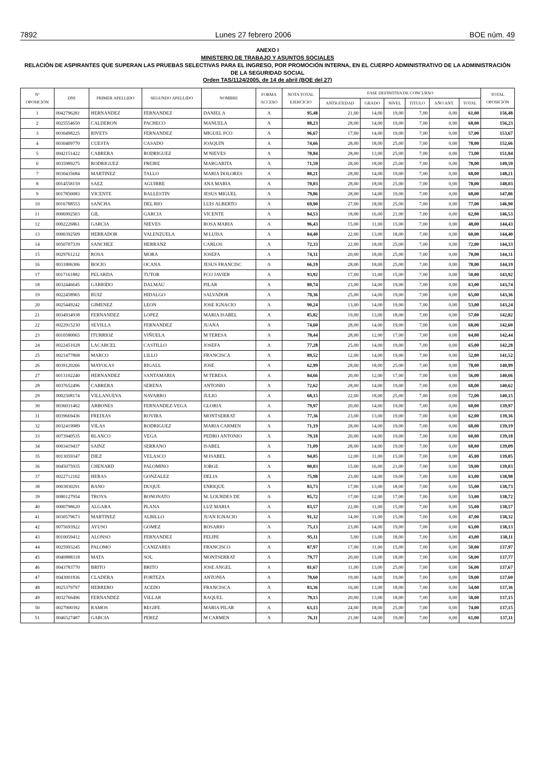7892 Lunes 27 febrero 2006 BOE núm. 49
ANEXO I
MINISTERIO DE TRABAJO Y ASUNTOS SOCIALES
RELACIÓN DE ASPIRANTES QUE SUPERAN LAS PRUEBAS SELECTIVAS PARA EL INGRESO, POR PROMOCIÓN INTERNA, EN EL CUERPO ADMINISTRATIVO DE LA ADMINISTRACIÓN DE LA SEGURIDAD SOCIAL
Orden TAS/1124/2005, de 14 de abril (BOE del 27)
| Nº OPOSICIÓN | DNI | PRIMER APELLIDO | SEGUNDO APELLIDO | NOMBRE | FORMA ACCESO | NOTA TOTAL EJERCICIO | FASE DEFINITIVA DE CONCURSO | | | | | | TOTAL OPOSICIÓN |
| --- | --- | --- | --- | --- | --- | --- | --- | --- | --- | --- | --- | --- | --- |
| | | | | | | | ANTIGÜEDAD | GRADO | NIVEL | TITULO | AÑO ANT. | TOTAL | |
| 1 | 0042796281 | HERNANDEZ | FERNANDEZ | DANIEL A | A | 95,48 | 21,00 | 14,00 | 19,00 | 7,00 | 0,00 | 61,00 | 156,48 |
| 2 | 0025554650 | CALDERON | PACHECO | MANUELA | A | 88,23 | 28,00 | 14,00 | 19,00 | 7,00 | 0,00 | 68,00 | 156,23 |
| 3 | 0030498225 | RIVETS | FERNANDEZ | MIGUEL FCO | A | 96,67 | 17,00 | 14,00 | 19,00 | 7,00 | 0,00 | 57,00 | 153,67 |
| 4 | 0030409770 | CUESTA | CASADO | JOAQUIN | A | 74,66 | 28,00 | 18,00 | 25,00 | 7,00 | 0,00 | 78,00 | 152,66 |
| 5 | 0042151422 | CABRERA | RODRIGUEZ | M NIEVES | A | 78,84 | 28,00 | 13,00 | 25,00 | 7,00 | 0,00 | 73,00 | 151,84 |
| 6 | 0035989275 | RODRIGUEZ | FREIRE | MARGARITA | A | 71,59 | 28,00 | 18,00 | 25,00 | 7,00 | 0,00 | 78,00 | 149,59 |
| 7 | 0030435684 | MARTINEZ | TALLO | MARIA DOLORES | A | 80,21 | 28,00 | 14,00 | 19,00 | 7,00 | 0,00 | 68,00 | 148,21 |
| 8 | 0014558159 | SAEZ | AGUIRRE | ANA MARIA | A | 70,03 | 28,00 | 18,00 | 25,00 | 7,00 | 0,00 | 78,00 | 148,03 |
| 9 | 0017850083 | VICENTE | BALLESTIN | JESUS MIGUEL | A | 79,86 | 28,00 | 14,00 | 19,00 | 7,00 | 0,00 | 68,00 | 147,86 |
| 10 | 0016788553 | SANCHA | DEL RIO | LUIS ALBERTO | A | 69,90 | 27,00 | 18,00 | 25,00 | 7,00 | 0,00 | 77,00 | 146,90 |
| 11 | 0006992503 | GIL | GARCIA | VICENTE | A | 84,53 | 18,00 | 16,00 | 21,00 | 7,00 | 0,00 | 62,00 | 146,53 |
| 12 | 0002226861 | GARCIA | NIEVES | ROSA MARIA | A | 96,43 | 15,00 | 11,00 | 15,00 | 7,00 | 0,00 | 48,00 | 144,43 |
| 13 | 0000392509 | HERRADOR | VALENZUELA | M LUISA | A | 84,40 | 22,00 | 13,00 | 18,00 | 7,00 | 0,00 | 60,00 | 144,40 |
| 14 | 0050707339 | SANCHEZ | HERRANZ | CARLOS | A | 72,33 | 22,00 | 18,00 | 25,00 | 7,00 | 0,00 | 72,00 | 144,33 |
| 15 | 0029761212 | ROSA | MORA | JOSEFA | A | 74,31 | 20,00 | 18,00 | 25,00 | 7,00 | 0,00 | 70,00 | 144,31 |
| 16 | 0031806306 | BOCIO | OCANA | JESUS FRANCISC | A | 66,19 | 28,00 | 18,00 | 25,00 | 7,00 | 0,00 | 78,00 | 144,19 |
| 17 | 0017161882 | PELARDA | TUTOR | FCO JAVIER | A | 93,92 | 17,00 | 11,00 | 15,00 | 7,00 | 0,00 | 50,00 | 143,92 |
| 18 | 0032446645 | GARRIDO | DALMAU | PILAR | A | 80,74 | 23,00 | 14,00 | 19,00 | 7,00 | 0,00 | 63,00 | 143,74 |
| 19 | 0022458965 | RUIZ | HIDALGO | SALVADOR | A | 78,36 | 25,00 | 14,00 | 19,00 | 7,00 | 0,00 | 65,00 | 143,36 |
| 20 | 0025449242 | GIMENEZ | LEON | JOSE IGNACIO | A | 90,24 | 13,00 | 14,00 | 19,00 | 7,00 | 0,00 | 53,00 | 143,24 |
| 21 | 0034934938 | FERNANDEZ | LOPEZ | MARIA ISABEL | A | 85,82 | 19,00 | 13,00 | 18,00 | 7,00 | 0,00 | 57,00 | 142,82 |
| 22 | 0022915230 | SEVILLA | FERNANDEZ | JUANA | A | 74,60 | 28,00 | 14,00 | 19,00 | 7,00 | 0,00 | 68,00 | 142,60 |
| 23 | 0010580065 | ITURRIOZ | VIÑUELA | M TERESA | A | 78,44 | 28,00 | 12,00 | 17,00 | 7,00 | 0,00 | 64,00 | 142,44 |
| 24 | 0022451028 | LACARCEL | CASTILLO | JOSEFA | A | 77,28 | 25,00 | 14,00 | 19,00 | 7,00 | 0,00 | 65,00 | 142,28 |
| 25 | 0021477868 | MARCO | LILLO | FRANCISCA | A | 89,52 | 12,00 | 14,00 | 19,00 | 7,00 | 0,00 | 52,00 | 141,52 |
| 26 | 0039120266 | MAYOLAS | RIGALL | JOSE | A | 62,99 | 28,00 | 18,00 | 25,00 | 7,00 | 0,00 | 78,00 | 140,99 |
| 27 | 0013102240 | HERNANDEZ | SANTAMARIA | M TERESA | A | 84,66 | 20,00 | 12,00 | 17,00 | 7,00 | 0,00 | 56,00 | 140,66 |
| 28 | 0037652496 | CABRERA | SERENA | ANTONIO | A | 72,62 | 28,00 | 14,00 | 19,00 | 7,00 | 0,00 | 68,00 | 140,62 |
| 29 | 0002508174 | VILLANUEVA | NAVARRO | JULIO | A | 68,15 | 22,00 | 18,00 | 25,00 | 7,00 | 0,00 | 72,00 | 140,15 |
| 30 | 0036031402 | ARBONES | FERNANDEZ-VEGA | GLORIA | A | 79,97 | 20,00 | 14,00 | 19,00 | 7,00 | 0,00 | 60,00 | 139,97 |
| 31 | 0039669436 | FREIXAS | ROVIRA | MONTSERRAT | A | 77,36 | 23,00 | 13,00 | 19,00 | 7,00 | 0,00 | 62,00 | 139,36 |
| 32 | 0032419989 | VILAS | RODRIGUEZ | MARIA CARMEN | A | 71,19 | 28,00 | 14,00 | 19,00 | 7,00 | 0,00 | 68,00 | 139,19 |
| 33 | 0073940535 | BLANCO | VEGA | PEDRO ANTONIO | A | 79,18 | 20,00 | 14,00 | 19,00 | 7,00 | 0,00 | 60,00 | 139,18 |
| 34 | 0003419437 | SAINZ | SERRANO | ISABEL | A | 71,09 | 28,00 | 14,00 | 19,00 | 7,00 | 0,00 | 68,00 | 139,09 |
| 35 | 0013059347 | DIEZ | VELASCO | M ISABEL | A | 94,05 | 12,00 | 11,00 | 15,00 | 7,00 | 0,00 | 45,00 | 139,05 |
| 36 | 0045075935 | CHENARD | PALOMINO | JORGE | A | 80,03 | 15,00 | 16,00 | 21,00 | 7,00 | 0,00 | 59,00 | 139,03 |
| 37 | 0022712102 | HERAS | GONZALEZ | DELIA | A | 75,98 | 23,00 | 14,00 | 19,00 | 7,00 | 0,00 | 63,00 | 138,98 |
| 38 | 0003830291 | BANO | DUQUE | ENRIQUE | A | 83,73 | 17,00 | 13,00 | 18,00 | 7,00 | 0,00 | 55,00 | 138,73 |
| 39 | 0080127954 | TROYA | BONONATO | M. LOURDES DE | A | 85,72 | 17,00 | 12,00 | 17,00 | 7,00 | 0,00 | 53,00 | 138,72 |
| 40 | 0000798620 | ALGARA | PLANA | LUZ MARIA | A | 83,57 | 22,00 | 11,00 | 15,00 | 7,00 | 0,00 | 55,00 | 138,57 |
| 41 | 0030579673 | MARTINEZ | ALBILLO | JUAN IGNACIO | A | 91,32 | 14,00 | 11,00 | 15,00 | 7,00 | 0,00 | 47,00 | 138,32 |
| 42 | 0075693922 | AYUSO | GOMEZ | ROSARIO | A | 75,13 | 23,00 | 14,00 | 19,00 | 7,00 | 0,00 | 63,00 | 138,13 |
| 43 | 0010059412 | ALONSO | FERNANDEZ | FELIPE | A | 95,11 | 5,00 | 13,00 | 18,00 | 7,00 | 0,00 | 43,00 | 138,11 |
| 44 | 0025993245 | PALOMO | CANIZARES | FRANCISCO | A | 87,97 | 17,00 | 11,00 | 15,00 | 7,00 | 0,00 | 50,00 | 137,97 |
| 45 | 0040888318 | MATA | SOL | MONTSERRAT | A | 79,77 | 20,00 | 13,00 | 18,00 | 7,00 | 0,00 | 58,00 | 137,77 |
| 46 | 0043783770 | BRITO | BRITO | JOSE ANGEL | A | 81,67 | 11,00 | 13,00 | 25,00 | 7,00 | 0,00 | 56,00 | 137,67 |
| 47 | 0043001836 | CLADERA | FORTEZA | ANTONIA | A | 78,60 | 19,00 | 14,00 | 19,00 | 7,00 | 0,00 | 59,00 | 137,60 |
| 48 | 0025379797 | HERRERO | ACEDO | FRANCISCA | A | 83,36 | 16,00 | 13,00 | 18,00 | 7,00 | 0,00 | 54,00 | 137,36 |
| 49 | 0032766496 | FERNANDEZ | VILLAR | RAQUEL | A | 79,15 | 20,00 | 13,00 | 18,00 | 7,00 | 0,00 | 58,00 | 137,15 |
| 50 | 0027900392 | RAMOS | REGIFE | MARIA PILAR | A | 63,15 | 24,00 | 18,00 | 25,00 | 7,00 | 0,00 | 74,00 | 137,15 |
| 51 | 0046527487 | GARCIA | PEREZ | M CARMEN | A | 76,11 | 21,00 | 14,00 | 19,00 | 7,00 | 0,00 | 61,00 | 137,11 |